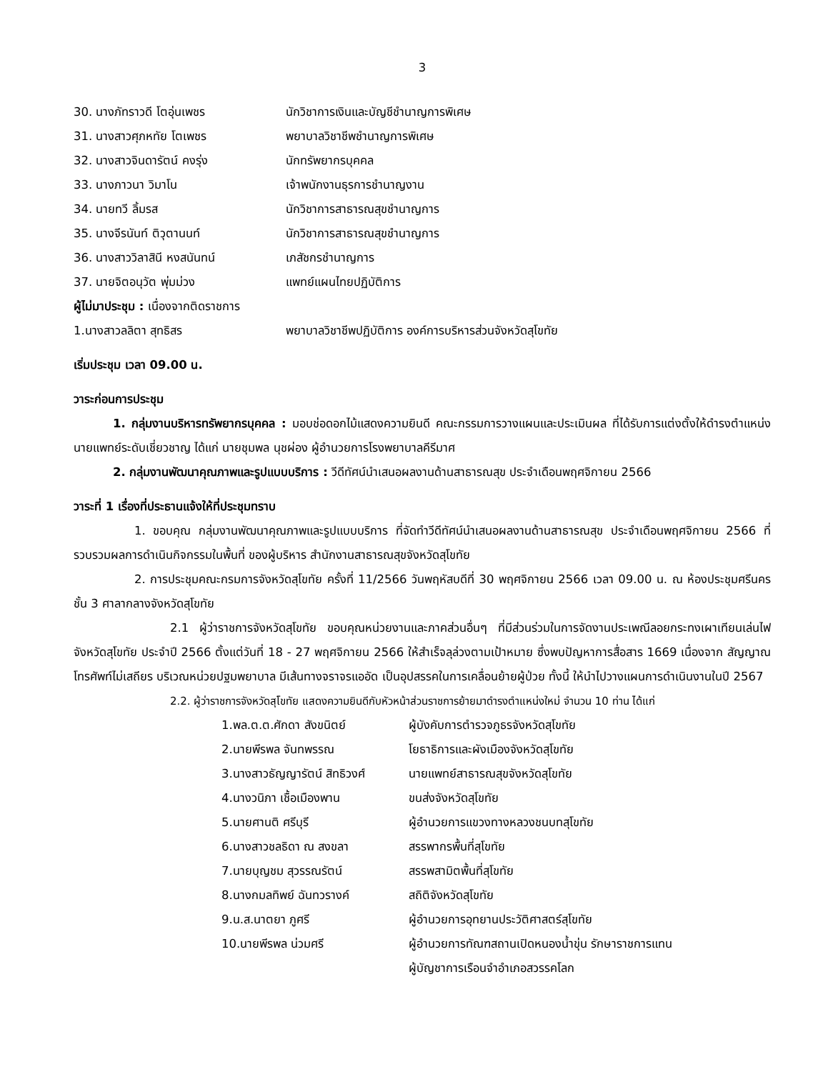3
30. นางภัทราวดี โตอุ่นเพชร นักวิชาการเงินและบัญชีชำนาญการพิเศษ
31. นางสาวศุภหทัย โตเพชร พยาบาลวิชาชีพชำนาญการพิเศษ
32. นางสาวจินดารัตน์ คงรุ่ง นักทรัพยากรบุคคล
33. นางภาวนา วิมาโน เจ้าพนักงานธุรการชำนาญงาน
34. นายทวี ลิ้มรส นักวิชาการสาธารณสุขชำนาญการ
35. นางจีรนันท์ ติวุตานนท์ นักวิชาการสาธารณสุขชำนาญการ
36. นางสาววิลาสินี หงสนันทน์ เภสัชกรชำนาญการ
37. นายจิตอนุวัต พุ่มม่วง แพทย์แผนไทยปฏิบัติการ
ผู้ไม่มาประชุม : เนื่องจากติดราชการ
1.นางสาวลลิตา สุทธิสร พยาบาลวิชาชีพปฏิบัติการ องค์การบริหารส่วนจังหวัดสุโขทัย
เริ่มประชุม เวลา 09.00 น.
วาระก่อนการประชุม
1. กลุ่มงานบริหารทรัพยากรบุคคล : มอบช่อดอกไม้แสดงความยินดี คณะกรรมการวางแผนและประเมินผล ที่ได้รับการแต่งตั้งให้ดำรงตำแหน่ง นายแพทย์ระดับเชี่ยวชาญ ได้แก่ นายชุมพล นุชผ่อง ผู้อำนวยการโรงพยาบาลคีรีมาศ
2. กลุ่มงานพัฒนาคุณภาพและรูปแบบบริการ : วีดีทัศน์นำเสนอผลงานด้านสาธารณสุข ประจำเดือนพฤศจิกายน 2566
วาระที่ 1 เรื่องที่ประธานแจ้งให้ที่ประชุมทราบ
1. ขอบคุณ กลุ่มงานพัฒนาคุณภาพและรูปแบบบริการ ที่จัดทำวีดีทัศน์นำเสนอผลงานด้านสาธารณสุข ประจำเดือนพฤศจิกายน 2566 ที่รวบรวมผลการดำเนินกิจกรรมในพื้นที่ ของผู้บริหาร สำนักงานสาธารณสุขจังหวัดสุโขทัย
2. การประชุมคณะกรมการจังหวัดสุโขทัย ครั้งที่ 11/2566 วันพฤหัสบดีที่ 30 พฤศจิกายน 2566 เวลา 09.00 น. ณ ห้องประชุมศรีนคร ชั้น 3 ศาลากลางจังหวัดสุโขทัย
2.1 ผู้ว่าราชการจังหวัดสุโขทัย ขอบคุณหน่วยงานและภาคส่วนอื่นๆ ที่มีส่วนร่วมในการจัดงานประเพณีลอยกระทงเผาเทียนเล่นไฟ จังหวัดสุโขทัย ประจำปี 2566 ตั้งแต่วันที่ 18 - 27 พฤศจิกายน 2566 ให้สำเร็จลุล่วงตามเป้าหมาย ซึ่งพบปัญหาการสื่อสาร 1669 เนื่องจาก สัญญาณโทรศัพท์ไม่เสถียร บริเวณหน่วยปฐมพยาบาล มีเส้นทางจราจรแออัด เป็นอุปสรรคในการเคลื่อนย้ายผู้ป่วย ทั้งนี้ ให้นำไปวางแผนการดำเนินงานในปี 2567
2.2. ผู้ว่าราชการจังหวัดสุโขทัย แสดงความยินดีกับหัวหน้าส่วนราชการย้ายมาดำรงตำแหน่งใหม่ จำนวน 10 ท่าน ได้แก่
1.พล.ต.ต.ศักดา สังขนิตย์ ผู้บังคับการตำรวจภูธรจังหวัดสุโขทัย
2.นายพีรพล จันทพรรณ โยธาธิการและผังเมืองจังหวัดสุโขทัย
3.นางสาวธัญญารัตน์ สิทธิวงศ์ นายแพทย์สาธารณสุขจังหวัดสุโขทัย
4.นางวนิภา เชื้อเมืองพาน ขนส่งจังหวัดสุโขทัย
5.นายศานติ ศรีบุรี ผู้อำนวยการแขวงทางหลวงชนบทสุโขทัย
6.นางสาวชลธิดา ณ สงขลา สรรพากรพื้นที่สุโขทัย
7.นายบุญชม สุวรรณรัตน์ สรรพสามิตพื้นที่สุโขทัย
8.นางกมลทิพย์ ฉันทวรางค์ สถิติจังหวัดสุโขทัย
9.น.ส.นาตยา ภูศรี ผู้อำนวยการอุทยานประวัติศาสตร์สุโขทัย
10.นายพีรพล น่วมศรี ผู้อำนวยการทัณฑสถานเปิดหนองน้ำขุ่น รักษาราชการแทน
ผู้บัญชาการเรือนจำอำเภอสวรรคโลก